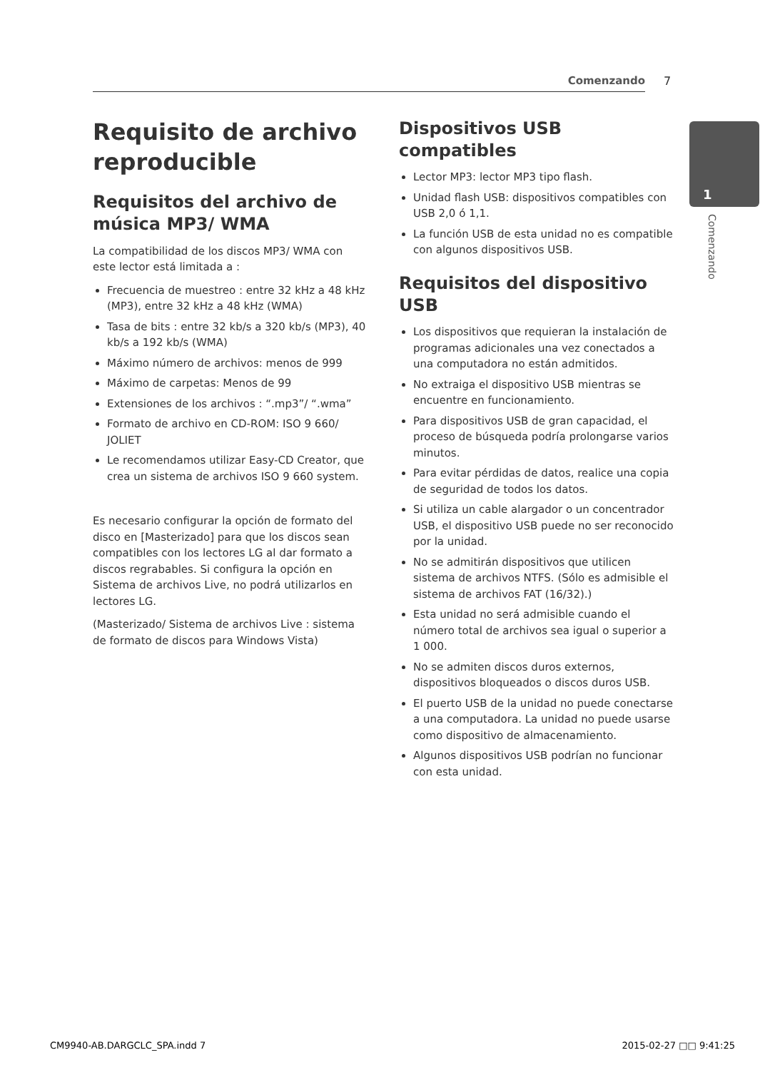Comenzando 7
1
Comenzando
Requisito de archivo reproducible
Requisitos del archivo de música MP3/ WMA
La compatibilidad de los discos MP3/ WMA con este lector está limitada a :
Frecuencia de muestreo : entre 32 kHz a 48 kHz (MP3), entre 32 kHz a 48 kHz (WMA)
Tasa de bits : entre 32 kb/s a 320 kb/s (MP3), 40 kb/s a 192 kb/s (WMA)
Máximo número de archivos: menos de 999
Máximo de carpetas: Menos de 99
Extensiones de los archivos : “.mp3”/ “.wma”
Formato de archivo en CD-ROM: ISO 9 660/ JOLIET
Le recomendamos utilizar Easy-CD Creator, que crea un sistema de archivos ISO 9 660 system.
Es necesario configurar la opción de formato del disco en [Masterizado] para que los discos sean compatibles con los lectores LG al dar formato a discos regrabables. Si configura la opción en Sistema de archivos Live, no podrá utilizarlos en lectores LG.
(Masterizado/ Sistema de archivos Live : sistema de formato de discos para Windows Vista)
Dispositivos USB compatibles
Lector MP3: lector MP3 tipo flash.
Unidad flash USB: dispositivos compatibles con USB 2,0 ó 1,1.
La función USB de esta unidad no es compatible con algunos dispositivos USB.
Requisitos del dispositivo USB
Los dispositivos que requieran la instalación de programas adicionales una vez conectados a una computadora no están admitidos.
No extraiga el dispositivo USB mientras se encuentre en funcionamiento.
Para dispositivos USB de gran capacidad, el proceso de búsqueda podría prolongarse varios minutos.
Para evitar pérdidas de datos, realice una copia de seguridad de todos los datos.
Si utiliza un cable alargador o un concentrador USB, el dispositivo USB puede no ser reconocido por la unidad.
No se admitirán dispositivos que utilicen sistema de archivos NTFS. (Sólo es admisible el sistema de archivos FAT (16/32).)
Esta unidad no será admisible cuando el número total de archivos sea igual o superior a 1 000.
No se admiten discos duros externos, dispositivos bloqueados o discos duros USB.
El puerto USB de la unidad no puede conectarse a una computadora. La unidad no puede usarse como dispositivo de almacenamiento.
Algunos dispositivos USB podrían no funcionar con esta unidad.
CM9940-AB.DARGCLC_SPA.indd 7 2015-02-27 □□ 9:41:25